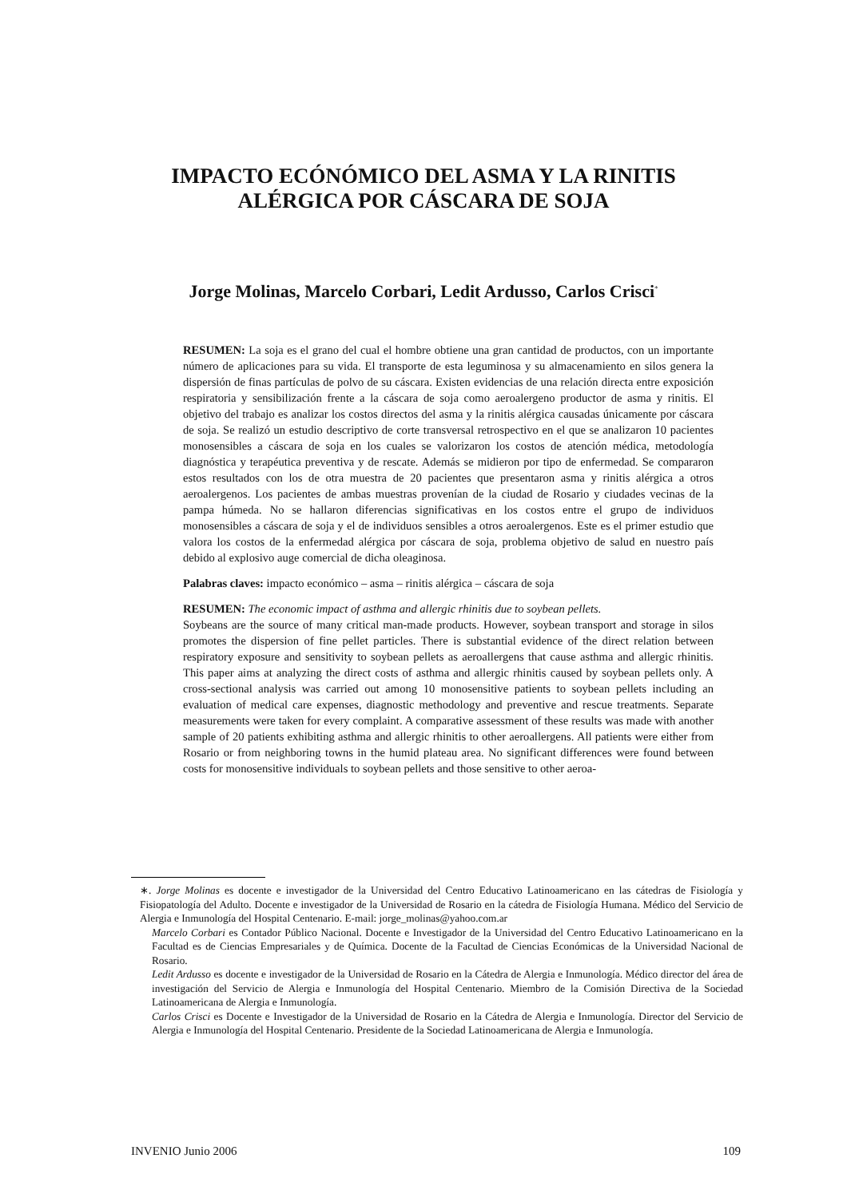IMPACTO ECÓNÓMICO DEL ASMA Y LA RINITIS
ALÉRGICA POR CÁSCARA DE SOJA
Jorge Molinas, Marcelo Corbari, Ledit Ardusso, Carlos Crisci<sup>*</sup>
RESUMEN: La soja es el grano del cual el hombre obtiene una gran cantidad de productos, con un importante número de aplicaciones para su vida. El transporte de esta leguminosa y su almacenamiento en silos genera la dispersión de finas partículas de polvo de su cáscara. Existen evidencias de una relación directa entre exposición respiratoria y sensibilización frente a la cáscara de soja como aeroalergeno productor de asma y rinitis. El objetivo del trabajo es analizar los costos directos del asma y la rinitis alérgica causadas únicamente por cáscara de soja. Se realizó un estudio descriptivo de corte transversal retrospectivo en el que se analizaron 10 pacientes monosensibles a cáscara de soja en los cuales se valorizaron los costos de atención médica, metodología diagnóstica y terapéutica preventiva y de rescate. Además se midieron por tipo de enfermedad. Se compararon estos resultados con los de otra muestra de 20 pacientes que presentaron asma y rinitis alérgica a otros aeroalergenos. Los pacientes de ambas muestras provenían de la ciudad de Rosario y ciudades vecinas de la pampa húmeda. No se hallaron diferencias significativas en los costos entre el grupo de individuos monosensibles a cáscara de soja y el de individuos sensibles a otros aeroalergenos. Este es el primer estudio que valora los costos de la enfermedad alérgica por cáscara de soja, problema objetivo de salud en nuestro país debido al explosivo auge comercial de dicha oleaginosa.
Palabras claves: impacto económico – asma – rinitis alérgica – cáscara de soja
RESUMEN: The economic impact of asthma and allergic rhinitis due to soybean pellets.
Soybeans are the source of many critical man-made products. However, soybean transport and storage in silos promotes the dispersion of fine pellet particles. There is substantial evidence of the direct relation between respiratory exposure and sensitivity to soybean pellets as aeroallergens that cause asthma and allergic rhinitis. This paper aims at analyzing the direct costs of asthma and allergic rhinitis caused by soybean pellets only. A cross-sectional analysis was carried out among 10 monosensitive patients to soybean pellets including an evaluation of medical care expenses, diagnostic methodology and preventive and rescue treatments. Separate measurements were taken for every complaint. A comparative assessment of these results was made with another sample of 20 patients exhibiting asthma and allergic rhinitis to other aeroallergens. All patients were either from Rosario or from neighboring towns in the humid plateau area. No significant differences were found between costs for monosensitive individuals to soybean pellets and those sensitive to other aeroa-
∗. Jorge Molinas es docente e investigador de la Universidad del Centro Educativo Latinoamericano en las cátedras de Fisiología y Fisiopatología del Adulto. Docente e investigador de la Universidad de Rosario en la cátedra de Fisiología Humana. Médico del Servicio de Alergia e Inmunología del Hospital Centenario. E-mail: jorge_molinas@yahoo.com.ar
Marcelo Corbari es Contador Público Nacional. Docente e Investigador de la Universidad del Centro Educativo Latinoamericano en la Facultad es de Ciencias Empresariales y de Química. Docente de la Facultad de Ciencias Económicas de la Universidad Nacional de Rosario.
Ledit Ardusso es docente e investigador de la Universidad de Rosario en la Cátedra de Alergia e Inmunología. Médico director del área de investigación del Servicio de Alergia e Inmunología del Hospital Centenario. Miembro de la Comisión Directiva de la Sociedad Latinoamericana de Alergia e Inmunología.
Carlos Crisci es Docente e Investigador de la Universidad de Rosario en la Cátedra de Alergia e Inmunología. Director del Servicio de Alergia e Inmunología del Hospital Centenario. Presidente de la Sociedad Latinoamericana de Alergia e Inmunología.
INVENIO Junio 2006 109